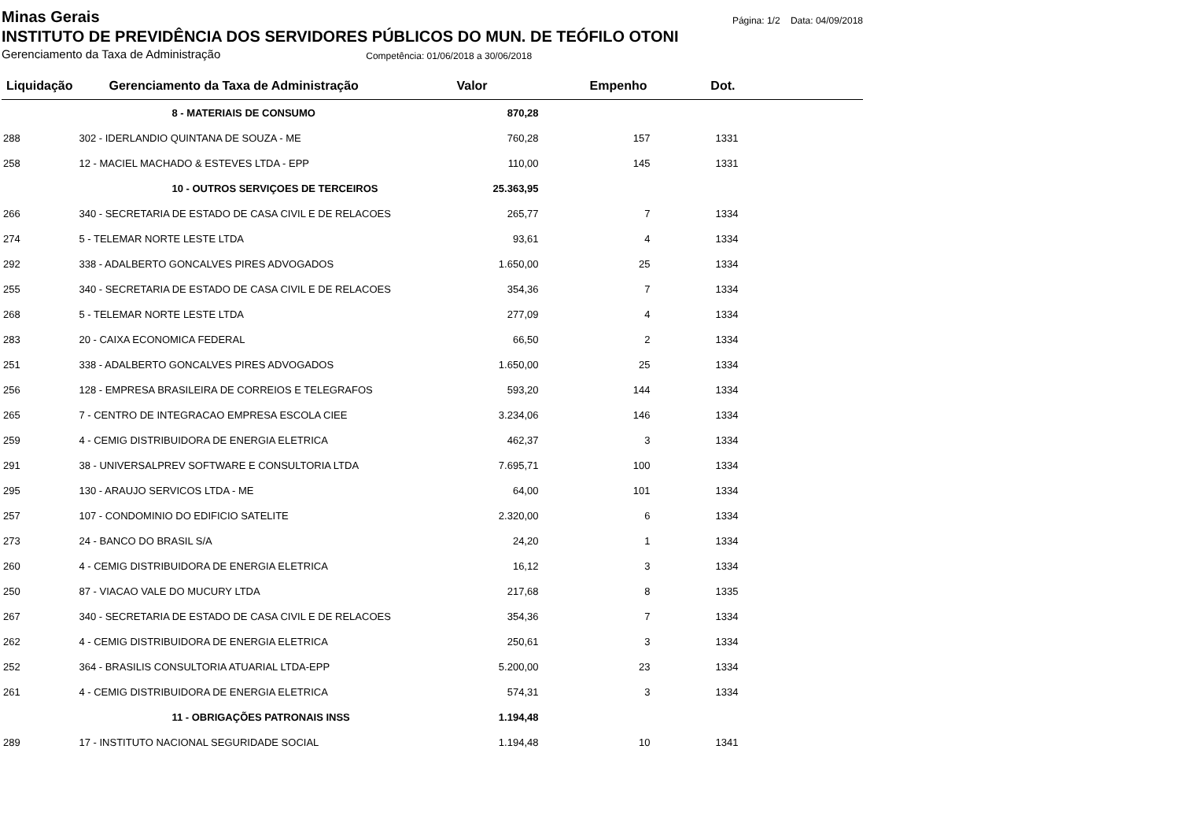Minas Gerais
Página: 1/2 Data: 04/09/2018
INSTITUTO DE PREVIDÊNCIA DOS SERVIDORES PÚBLICOS DO MUN. DE TEÓFILO OTONI
Gerenciamento da Taxa de Administração Competência: 01/06/2018 a 30/06/2018
| Liquidação | Gerenciamento da Taxa de Administração | Valor | Empenho | Dot. | |
| --- | --- | --- | --- | --- | --- |
| | 8 - MATERIAIS DE CONSUMO | 870,28 | | | |
| 288 | 302 - IDERLANDIO QUINTANA DE SOUZA - ME | 760,28 | 157 | 1331 | |
| 258 | 12 - MACIEL MACHADO & ESTEVES LTDA - EPP | 110,00 | 145 | 1331 | |
| | 10 - OUTROS SERVIÇOES DE TERCEIROS | 25.363,95 | | | |
| 266 | 340 - SECRETARIA DE ESTADO DE CASA CIVIL E DE RELACOES | 265,77 | 7 | 1334 | |
| 274 | 5 - TELEMAR NORTE LESTE LTDA | 93,61 | 4 | 1334 | |
| 292 | 338 - ADALBERTO GONCALVES PIRES ADVOGADOS | 1.650,00 | 25 | 1334 | |
| 255 | 340 - SECRETARIA DE ESTADO DE CASA CIVIL E DE RELACOES | 354,36 | 7 | 1334 | |
| 268 | 5 - TELEMAR NORTE LESTE LTDA | 277,09 | 4 | 1334 | |
| 283 | 20 - CAIXA ECONOMICA FEDERAL | 66,50 | 2 | 1334 | |
| 251 | 338 - ADALBERTO GONCALVES PIRES ADVOGADOS | 1.650,00 | 25 | 1334 | |
| 256 | 128 - EMPRESA BRASILEIRA DE CORREIOS E TELEGRAFOS | 593,20 | 144 | 1334 | |
| 265 | 7 - CENTRO DE INTEGRACAO EMPRESA ESCOLA CIEE | 3.234,06 | 146 | 1334 | |
| 259 | 4 - CEMIG DISTRIBUIDORA DE ENERGIA ELETRICA | 462,37 | 3 | 1334 | |
| 291 | 38 - UNIVERSALPREV SOFTWARE E CONSULTORIA LTDA | 7.695,71 | 100 | 1334 | |
| 295 | 130 - ARAUJO SERVICOS LTDA - ME | 64,00 | 101 | 1334 | |
| 257 | 107 - CONDOMINIO DO EDIFICIO SATELITE | 2.320,00 | 6 | 1334 | |
| 273 | 24 - BANCO DO BRASIL S/A | 24,20 | 1 | 1334 | |
| 260 | 4 - CEMIG DISTRIBUIDORA DE ENERGIA ELETRICA | 16,12 | 3 | 1334 | |
| 250 | 87 - VIACAO VALE DO MUCURY LTDA | 217,68 | 8 | 1335 | |
| 267 | 340 - SECRETARIA DE ESTADO DE CASA CIVIL E DE RELACOES | 354,36 | 7 | 1334 | |
| 262 | 4 - CEMIG DISTRIBUIDORA DE ENERGIA ELETRICA | 250,61 | 3 | 1334 | |
| 252 | 364 - BRASILIS CONSULTORIA ATUARIAL LTDA-EPP | 5.200,00 | 23 | 1334 | |
| 261 | 4 - CEMIG DISTRIBUIDORA DE ENERGIA ELETRICA | 574,31 | 3 | 1334 | |
| | 11 - OBRIGAÇÕES PATRONAIS INSS | 1.194,48 | | | |
| 289 | 17 - INSTITUTO NACIONAL SEGURIDADE SOCIAL | 1.194,48 | 10 | 1341 | |